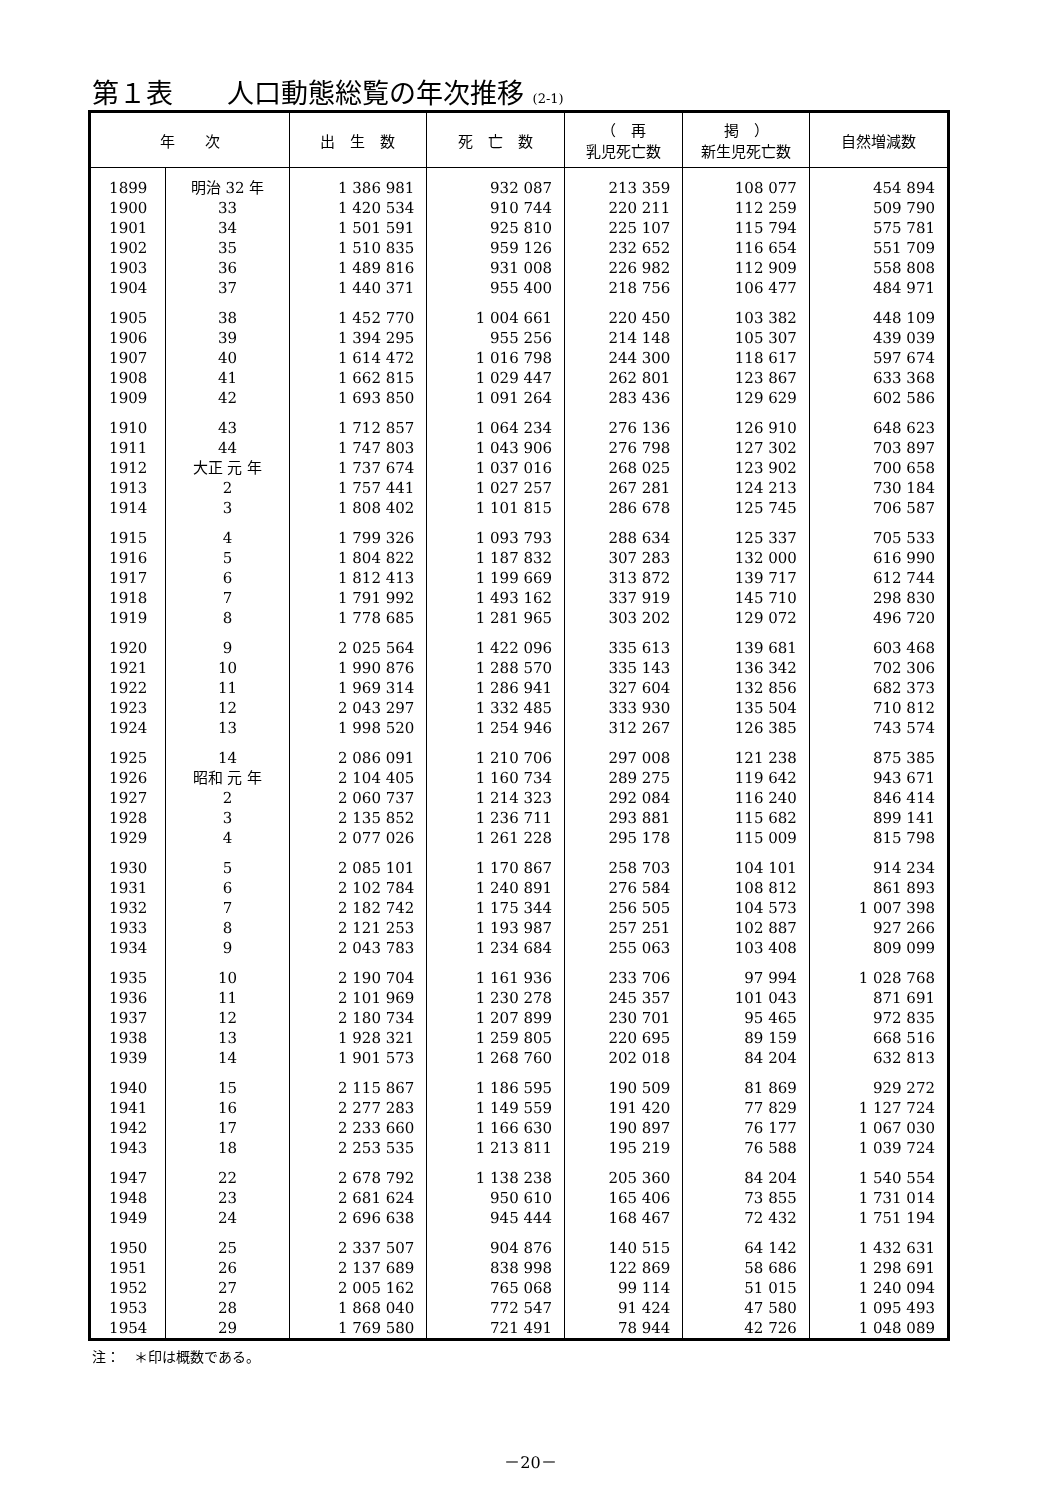第１表　　人口動態総覧の年次推移 (2-1)
| 年 次 | | 出 生 数 | 死 亡 数 | （ 再 乳児死亡数 | 掲 ） 新生児死亡数 | 自然増減数 |
| --- | --- | --- | --- | --- | --- | --- |
| 1899 | 明治 32 年 | 1 386 981 | 932 087 | 213 359 | 108 077 | 454 894 |
| 1900 | 33 | 1 420 534 | 910 744 | 220 211 | 112 259 | 509 790 |
| 1901 | 34 | 1 501 591 | 925 810 | 225 107 | 115 794 | 575 781 |
| 1902 | 35 | 1 510 835 | 959 126 | 232 652 | 116 654 | 551 709 |
| 1903 | 36 | 1 489 816 | 931 008 | 226 982 | 112 909 | 558 808 |
| 1904 | 37 | 1 440 371 | 955 400 | 218 756 | 106 477 | 484 971 |
| 1905 | 38 | 1 452 770 | 1 004 661 | 220 450 | 103 382 | 448 109 |
| 1906 | 39 | 1 394 295 | 955 256 | 214 148 | 105 307 | 439 039 |
| 1907 | 40 | 1 614 472 | 1 016 798 | 244 300 | 118 617 | 597 674 |
| 1908 | 41 | 1 662 815 | 1 029 447 | 262 801 | 123 867 | 633 368 |
| 1909 | 42 | 1 693 850 | 1 091 264 | 283 436 | 129 629 | 602 586 |
| 1910 | 43 | 1 712 857 | 1 064 234 | 276 136 | 126 910 | 648 623 |
| 1911 | 44 | 1 747 803 | 1 043 906 | 276 798 | 127 302 | 703 897 |
| 1912 | 大正 元 年 | 1 737 674 | 1 037 016 | 268 025 | 123 902 | 700 658 |
| 1913 | 2 | 1 757 441 | 1 027 257 | 267 281 | 124 213 | 730 184 |
| 1914 | 3 | 1 808 402 | 1 101 815 | 286 678 | 125 745 | 706 587 |
| 1915 | 4 | 1 799 326 | 1 093 793 | 288 634 | 125 337 | 705 533 |
| 1916 | 5 | 1 804 822 | 1 187 832 | 307 283 | 132 000 | 616 990 |
| 1917 | 6 | 1 812 413 | 1 199 669 | 313 872 | 139 717 | 612 744 |
| 1918 | 7 | 1 791 992 | 1 493 162 | 337 919 | 145 710 | 298 830 |
| 1919 | 8 | 1 778 685 | 1 281 965 | 303 202 | 129 072 | 496 720 |
| 1920 | 9 | 2 025 564 | 1 422 096 | 335 613 | 139 681 | 603 468 |
| 1921 | 10 | 1 990 876 | 1 288 570 | 335 143 | 136 342 | 702 306 |
| 1922 | 11 | 1 969 314 | 1 286 941 | 327 604 | 132 856 | 682 373 |
| 1923 | 12 | 2 043 297 | 1 332 485 | 333 930 | 135 504 | 710 812 |
| 1924 | 13 | 1 998 520 | 1 254 946 | 312 267 | 126 385 | 743 574 |
| 1925 | 14 | 2 086 091 | 1 210 706 | 297 008 | 121 238 | 875 385 |
| 1926 | 昭和 元 年 | 2 104 405 | 1 160 734 | 289 275 | 119 642 | 943 671 |
| 1927 | 2 | 2 060 737 | 1 214 323 | 292 084 | 116 240 | 846 414 |
| 1928 | 3 | 2 135 852 | 1 236 711 | 293 881 | 115 682 | 899 141 |
| 1929 | 4 | 2 077 026 | 1 261 228 | 295 178 | 115 009 | 815 798 |
| 1930 | 5 | 2 085 101 | 1 170 867 | 258 703 | 104 101 | 914 234 |
| 1931 | 6 | 2 102 784 | 1 240 891 | 276 584 | 108 812 | 861 893 |
| 1932 | 7 | 2 182 742 | 1 175 344 | 256 505 | 104 573 | 1 007 398 |
| 1933 | 8 | 2 121 253 | 1 193 987 | 257 251 | 102 887 | 927 266 |
| 1934 | 9 | 2 043 783 | 1 234 684 | 255 063 | 103 408 | 809 099 |
| 1935 | 10 | 2 190 704 | 1 161 936 | 233 706 | 97 994 | 1 028 768 |
| 1936 | 11 | 2 101 969 | 1 230 278 | 245 357 | 101 043 | 871 691 |
| 1937 | 12 | 2 180 734 | 1 207 899 | 230 701 | 95 465 | 972 835 |
| 1938 | 13 | 1 928 321 | 1 259 805 | 220 695 | 89 159 | 668 516 |
| 1939 | 14 | 1 901 573 | 1 268 760 | 202 018 | 84 204 | 632 813 |
| 1940 | 15 | 2 115 867 | 1 186 595 | 190 509 | 81 869 | 929 272 |
| 1941 | 16 | 2 277 283 | 1 149 559 | 191 420 | 77 829 | 1 127 724 |
| 1942 | 17 | 2 233 660 | 1 166 630 | 190 897 | 76 177 | 1 067 030 |
| 1943 | 18 | 2 253 535 | 1 213 811 | 195 219 | 76 588 | 1 039 724 |
| 1947 | 22 | 2 678 792 | 1 138 238 | 205 360 | 84 204 | 1 540 554 |
| 1948 | 23 | 2 681 624 | 950 610 | 165 406 | 73 855 | 1 731 014 |
| 1949 | 24 | 2 696 638 | 945 444 | 168 467 | 72 432 | 1 751 194 |
| 1950 | 25 | 2 337 507 | 904 876 | 140 515 | 64 142 | 1 432 631 |
| 1951 | 26 | 2 137 689 | 838 998 | 122 869 | 58 686 | 1 298 691 |
| 1952 | 27 | 2 005 162 | 765 068 | 99 114 | 51 015 | 1 240 094 |
| 1953 | 28 | 1 868 040 | 772 547 | 91 424 | 47 580 | 1 095 493 |
| 1954 | 29 | 1 769 580 | 721 491 | 78 944 | 42 726 | 1 048 089 |
注：　＊印は概数である。
－20－